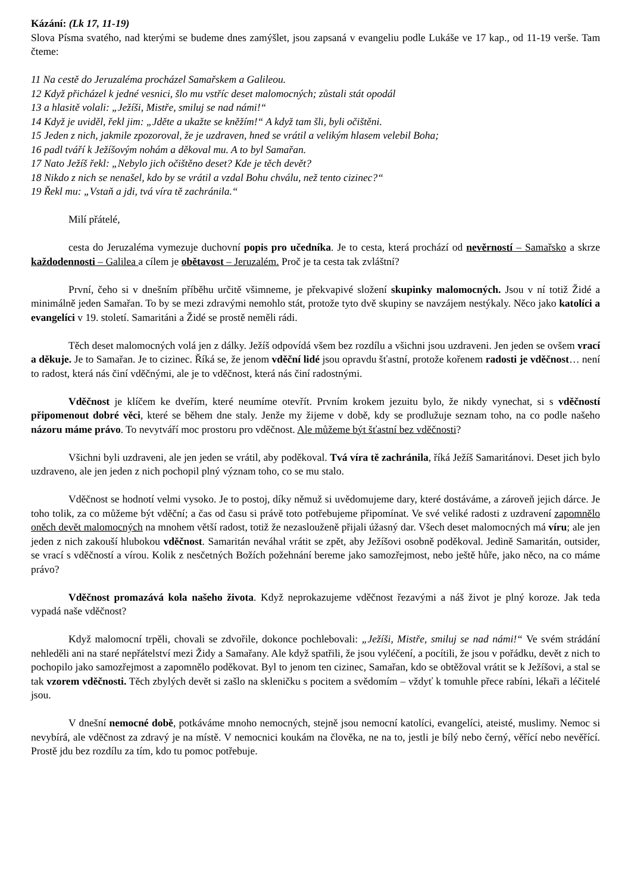Kázání: (Lk 17, 11-19)
Slova Písma svatého, nad kterými se budeme dnes zamýšlet, jsou zapsaná v evangeliu podle Lukáše ve 17 kap., od 11-19 verše. Tam čteme:
11 Na cestě do Jeruzaléma procházel Samařskem a Galileou.
12 Když přicházel k jedné vesnici, šlo mu vstříc deset malomocných; zůstali stát opodál
13 a hlasitě volali: „Ježíši, Mistře, smiluj se nad námi!“
14 Když je uviděl, řekl jim: „Jděte a ukažte se kněžím!“ A když tam šli, byli očištěni.
15 Jeden z nich, jakmile zpozoroval, že je uzdraven, hned se vrátil a velikým hlasem velebil Boha;
16 padl tváří k Ježíšovým nohám a děkoval mu. A to byl Samařan.
17 Nato Ježíš řekl: „Nebylo jich očištěno deset? Kde je těch devět?
18 Nikdo z nich se nenašel, kdo by se vrátil a vzdal Bohu chválu, než tento cizinec?“
19 Řekl mu: „Vstaň a jdi, tvá víra tě zachránila.“
Milí přátelé,
cesta do Jeruzaléma vymezuje duchovní popis pro učedníka. Je to cesta, která prochází od nevěrností – Samařsko a skrze každodennosti – Galilea a cílem je obětavost – Jeruzalém. Proč je ta cesta tak zvláštní?
První, čeho si v dnešním příběhu určitě všimneme, je překvapivé složení skupinky malomocných. Jsou v ní totiž Židé a minimálně jeden Samařan. To by se mezi zdravými nemohlo stát, protože tyto dvě skupiny se navzájem nestýkaly. Něco jako katolíci a evangelíci v 19. století. Samaritáni a Židé se prostě neměli rádi.
Těch deset malomocných volá jen z dálky. Ježíš odpovídá všem bez rozdílu a všichni jsou uzdraveni. Jen jeden se ovšem vrací a děkuje. Je to Samařan. Je to cizinec. Říká se, že jenom vděční lidé jsou opravdu šťastní, protože kořenem radosti je vděčnost… není to radost, která nás činí vděčnými, ale je to vděčnost, která nás činí radostnými.
Vděčnost je klíčem ke dveřím, které neumíme otevřít. Prvním krokem jezuitu bylo, že nikdy vynechat, si s vděčností připomenout dobré věci, které se během dne staly. Jenže my žijeme v době, kdy se prodlužuje seznam toho, na co podle našeho názoru máme právo. To nevytváří moc prostoru pro vděčnost. Ale můžeme být šťastní bez vděčnosti?
Všichni byli uzdraveni, ale jen jeden se vrátil, aby poděkoval. Tvá víra tě zachránila, říká Ježíš Samaritánovi. Deset jich bylo uzdraveno, ale jen jeden z nich pochopil plný význam toho, co se mu stalo.
Vděčnost se hodnotí velmi vysoko. Je to postoj, díky němuž si uvědomujeme dary, které dostáváme, a zároveň jejich dárce. Je toho tolik, za co můžeme být vděční; a čas od času si právě toto potřebujeme připomínat. Ve své veliké radosti z uzdravení zapomnělo oněch devět malomocných na mnohem větší radost, totiž že nezaslouženě přijali úžasný dar. Všech deset malomocných má víru; ale jen jeden z nich zakouší hlubokou vděčnost. Samaritán neváhal vrátit se zpět, aby Ježíšovi osobně poděkoval. Jedině Samaritán, outsider, se vrací s vděčností a vírou. Kolik z nesčetných Božích požehnání bereme jako samozřejmost, nebo ještě hůře, jako něco, na co máme právo?
Vděčnost promazává kola našeho života. Když neprokazujeme vděčnost řezavými a náš život je plný koroze. Jak teda vypadá naše vděčnost?
Když malomocní trpěli, chovali se zdvořile, dokonce pochlebovali: „Ježíši, Mistře, smiluj se nad námi!“ Ve svém strádání nehleděli ani na staré nepřátelství mezi Židy a Samařany. Ale když spatřili, že jsou vyléčení, a pocítili, že jsou v pořádku, devět z nich to pochopilo jako samozřejmost a zapomnělo poděkovat. Byl to jenom ten cizinec, Samařan, kdo se obtěžoval vrátit se k Ježíšovi, a stal se tak vzorem vděčnosti. Těch zbylých devět si zašlo na skleničku s pocitem a svědomím – vždyť k tomuhle přece rabíni, lékaři a léčitelé jsou.
V dnešní nemocné době, potkáváme mnoho nemocných, stejně jsou nemocní katolíci, evangelíci, ateisté, muslimy. Nemoc si nevybírá, ale vděčnost za zdravý je na místě. V nemocnici koukám na člověka, ne na to, jestli je bílý nebo černý, věřící nebo nevěřící. Prostě jdu bez rozdílu za tím, kdo tu pomoc potřebuje.